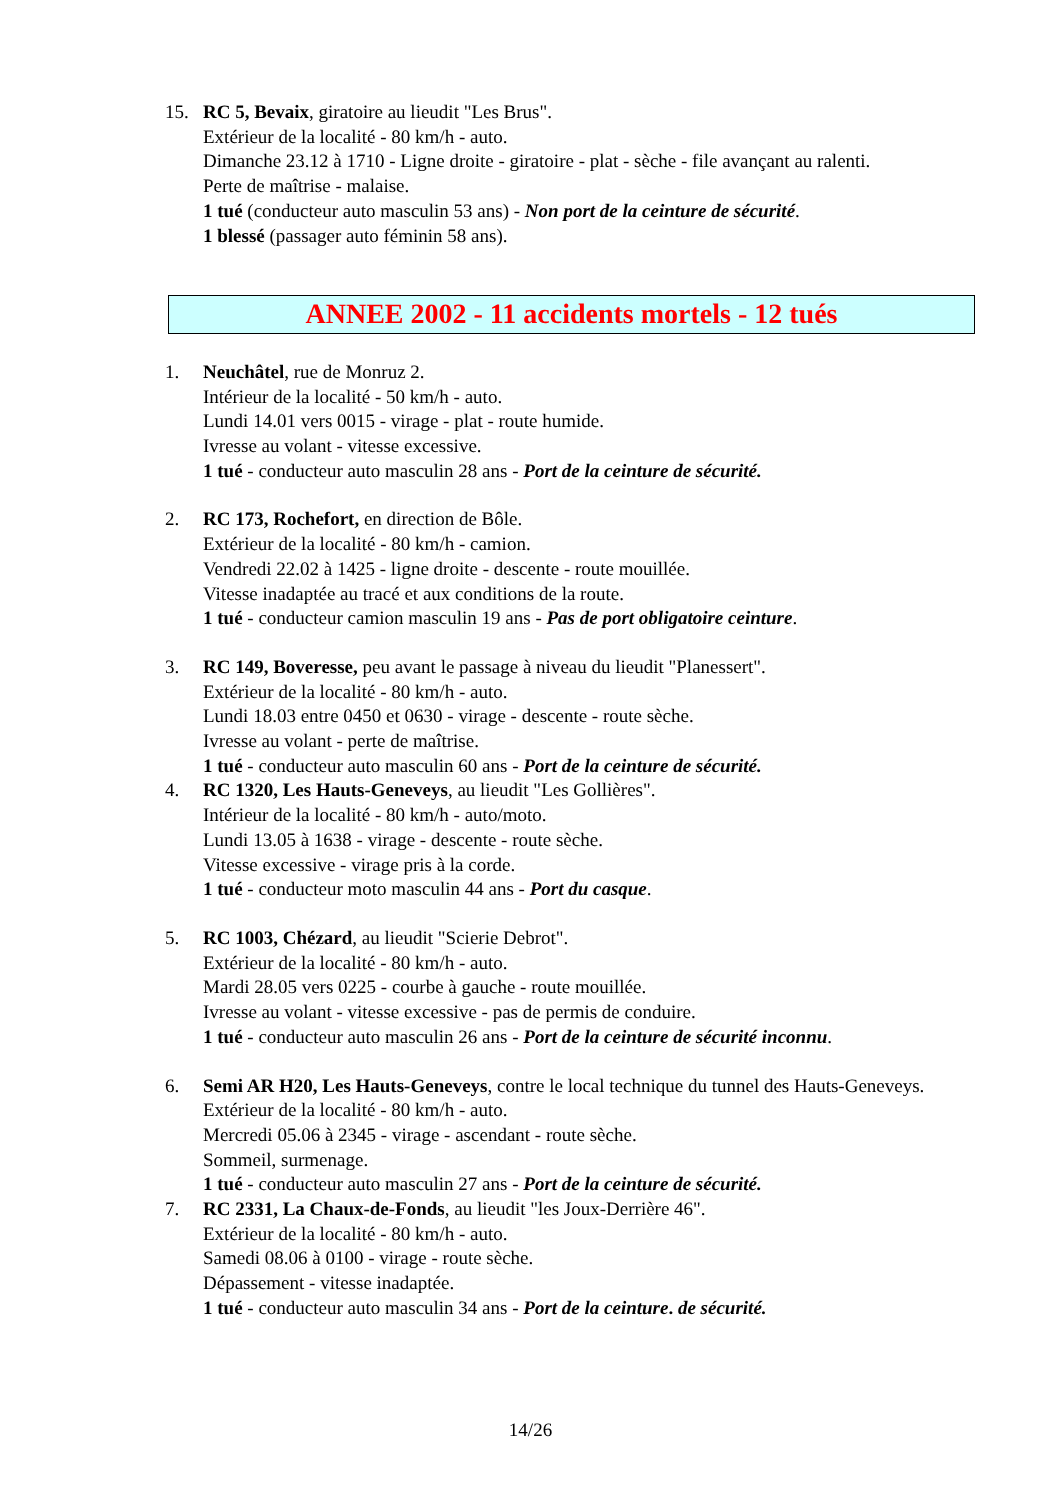15. RC 5, Bevaix, giratoire au lieudit "Les Brus".
Extérieur de la localité - 80 km/h - auto.
Dimanche 23.12 à 1710 - Ligne droite - giratoire - plat - sèche - file avançant au ralenti.
Perte de maîtrise - malaise.
1 tué (conducteur auto masculin 53 ans) - Non port de la ceinture de sécurité.
1 blessé (passager auto féminin 58 ans).
ANNEE 2002 - 11 accidents mortels - 12 tués
1. Neuchâtel, rue de Monruz 2.
Intérieur de la localité - 50 km/h - auto.
Lundi 14.01 vers 0015 - virage - plat - route humide.
Ivresse au volant - vitesse excessive.
1 tué - conducteur auto masculin 28 ans - Port de la ceinture de sécurité.
2. RC 173, Rochefort, en direction de Bôle.
Extérieur de la localité - 80 km/h - camion.
Vendredi 22.02 à 1425 - ligne droite - descente - route mouillée.
Vitesse inadaptée au tracé et aux conditions de la route.
1 tué - conducteur camion masculin 19 ans - Pas de port obligatoire ceinture.
3. RC 149, Boveresse, peu avant le passage à niveau du lieudit "Planessert".
Extérieur de la localité - 80 km/h - auto.
Lundi 18.03 entre 0450 et 0630 - virage - descente - route sèche.
Ivresse au volant - perte de maîtrise.
1 tué - conducteur auto masculin 60 ans - Port de la ceinture de sécurité.
4. RC 1320, Les Hauts-Geneveys, au lieudit "Les Gollières".
Intérieur de la localité - 80 km/h - auto/moto.
Lundi 13.05 à 1638 - virage - descente - route sèche.
Vitesse excessive - virage pris à la corde.
1 tué - conducteur moto masculin 44 ans - Port du casque.
5. RC 1003, Chézard, au lieudit "Scierie Debrot".
Extérieur de la localité - 80 km/h - auto.
Mardi 28.05 vers 0225 - courbe à gauche - route mouillée.
Ivresse au volant - vitesse excessive - pas de permis de conduire.
1 tué - conducteur auto masculin 26 ans - Port de la ceinture de sécurité inconnu.
6. Semi AR H20, Les Hauts-Geneveys, contre le local technique du tunnel des Hauts-Geneveys.
Extérieur de la localité - 80 km/h - auto.
Mercredi 05.06 à 2345 - virage - ascendant - route sèche.
Sommeil, surmenage.
1 tué - conducteur auto masculin 27 ans - Port de la ceinture de sécurité.
7. RC 2331, La Chaux-de-Fonds, au lieudit "les Joux-Derrière 46".
Extérieur de la localité - 80 km/h - auto.
Samedi 08.06 à 0100 - virage - route sèche.
Dépassement - vitesse inadaptée.
1 tué - conducteur auto masculin 34 ans - Port de la ceinture. de sécurité.
14/26